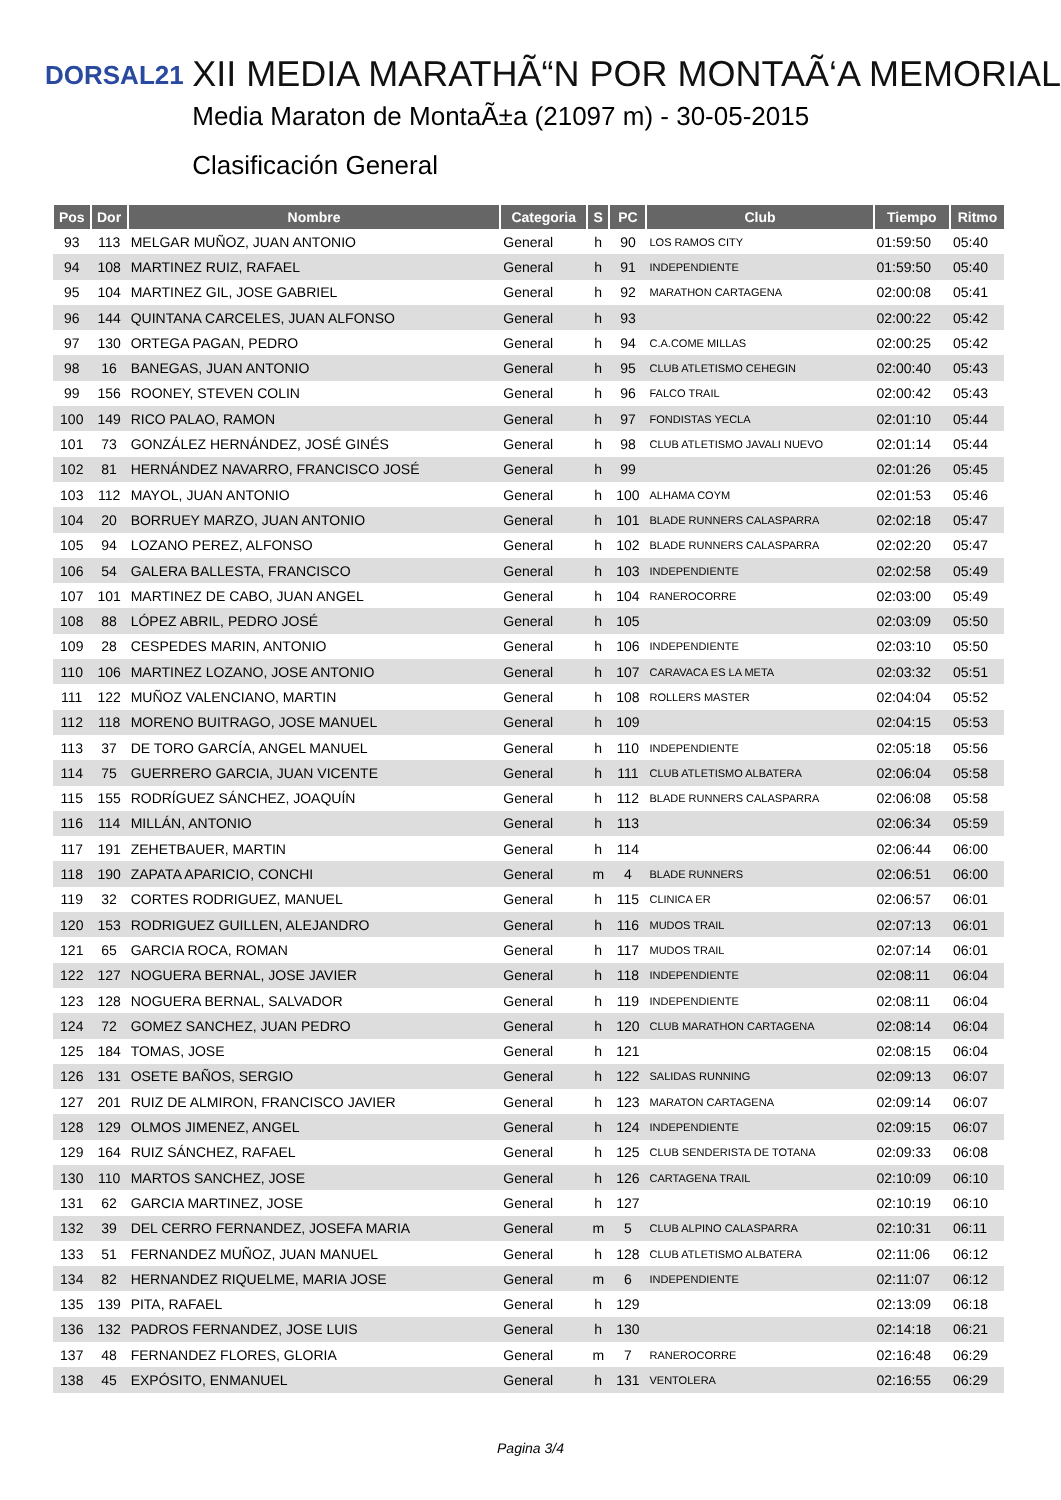DORSAL21
XII MEDIA MARATHÃ“N POR MONTAÃ‘A MEMORIAL
Media Maraton de MontaÃ±a (21097 m) - 30-05-2015
Clasificación General
| Pos | Dor | Nombre | Categoria | S | PC | Club | Tiempo | Ritmo |
| --- | --- | --- | --- | --- | --- | --- | --- | --- |
| 93 | 113 | MELGAR MUÑOZ, JUAN ANTONIO | General | h | 90 | LOS RAMOS CITY | 01:59:50 | 05:40 |
| 94 | 108 | MARTINEZ RUIZ, RAFAEL | General | h | 91 | INDEPENDIENTE | 01:59:50 | 05:40 |
| 95 | 104 | MARTINEZ GIL, JOSE GABRIEL | General | h | 92 | MARATHON CARTAGENA | 02:00:08 | 05:41 |
| 96 | 144 | QUINTANA CARCELES, JUAN ALFONSO | General | h | 93 | | 02:00:22 | 05:42 |
| 97 | 130 | ORTEGA PAGAN, PEDRO | General | h | 94 | C.A.COME MILLAS | 02:00:25 | 05:42 |
| 98 | 16 | BANEGAS, JUAN ANTONIO | General | h | 95 | CLUB ATLETISMO CEHEGIN | 02:00:40 | 05:43 |
| 99 | 156 | ROONEY, STEVEN COLIN | General | h | 96 | FALCO TRAIL | 02:00:42 | 05:43 |
| 100 | 149 | RICO PALAO, RAMON | General | h | 97 | FONDISTAS YECLA | 02:01:10 | 05:44 |
| 101 | 73 | GONZÁLEZ HERNÁNDEZ, JOSÉ GINÉS | General | h | 98 | CLUB ATLETISMO JAVALI NUEVO | 02:01:14 | 05:44 |
| 102 | 81 | HERNÁNDEZ NAVARRO, FRANCISCO JOSÉ | General | h | 99 | | 02:01:26 | 05:45 |
| 103 | 112 | MAYOL, JUAN ANTONIO | General | h | 100 | ALHAMA COYM | 02:01:53 | 05:46 |
| 104 | 20 | BORRUEY MARZO, JUAN ANTONIO | General | h | 101 | BLADE RUNNERS CALASPARRA | 02:02:18 | 05:47 |
| 105 | 94 | LOZANO PEREZ, ALFONSO | General | h | 102 | BLADE RUNNERS CALASPARRA | 02:02:20 | 05:47 |
| 106 | 54 | GALERA BALLESTA, FRANCISCO | General | h | 103 | INDEPENDIENTE | 02:02:58 | 05:49 |
| 107 | 101 | MARTINEZ DE CABO, JUAN ANGEL | General | h | 104 | RANEROCORRE | 02:03:00 | 05:49 |
| 108 | 88 | LÓPEZ ABRIL, PEDRO JOSÉ | General | h | 105 | | 02:03:09 | 05:50 |
| 109 | 28 | CESPEDES MARIN, ANTONIO | General | h | 106 | INDEPENDIENTE | 02:03:10 | 05:50 |
| 110 | 106 | MARTINEZ LOZANO, JOSE ANTONIO | General | h | 107 | CARAVACA ES LA META | 02:03:32 | 05:51 |
| 111 | 122 | MUÑOZ VALENCIANO, MARTIN | General | h | 108 | ROLLERS MASTER | 02:04:04 | 05:52 |
| 112 | 118 | MORENO BUITRAGO, JOSE MANUEL | General | h | 109 | | 02:04:15 | 05:53 |
| 113 | 37 | DE TORO GARCÍA, ANGEL MANUEL | General | h | 110 | INDEPENDIENTE | 02:05:18 | 05:56 |
| 114 | 75 | GUERRERO GARCIA, JUAN VICENTE | General | h | 111 | CLUB ATLETISMO ALBATERA | 02:06:04 | 05:58 |
| 115 | 155 | RODRÍGUEZ SÁNCHEZ, JOAQUÍN | General | h | 112 | BLADE RUNNERS CALASPARRA | 02:06:08 | 05:58 |
| 116 | 114 | MILLÁN, ANTONIO | General | h | 113 | | 02:06:34 | 05:59 |
| 117 | 191 | ZEHETBAUER, MARTIN | General | h | 114 | | 02:06:44 | 06:00 |
| 118 | 190 | ZAPATA APARICIO, CONCHI | General | m | 4 | BLADE RUNNERS | 02:06:51 | 06:00 |
| 119 | 32 | CORTES RODRIGUEZ, MANUEL | General | h | 115 | CLINICA ER | 02:06:57 | 06:01 |
| 120 | 153 | RODRIGUEZ GUILLEN, ALEJANDRO | General | h | 116 | MUDOS TRAIL | 02:07:13 | 06:01 |
| 121 | 65 | GARCIA ROCA, ROMAN | General | h | 117 | MUDOS TRAIL | 02:07:14 | 06:01 |
| 122 | 127 | NOGUERA BERNAL, JOSE JAVIER | General | h | 118 | INDEPENDIENTE | 02:08:11 | 06:04 |
| 123 | 128 | NOGUERA BERNAL, SALVADOR | General | h | 119 | INDEPENDIENTE | 02:08:11 | 06:04 |
| 124 | 72 | GOMEZ SANCHEZ, JUAN PEDRO | General | h | 120 | CLUB MARATHON CARTAGENA | 02:08:14 | 06:04 |
| 125 | 184 | TOMAS, JOSE | General | h | 121 | | 02:08:15 | 06:04 |
| 126 | 131 | OSETE BAÑOS, SERGIO | General | h | 122 | SALIDAS RUNNING | 02:09:13 | 06:07 |
| 127 | 201 | RUIZ DE ALMIRON, FRANCISCO JAVIER | General | h | 123 | MARATON CARTAGENA | 02:09:14 | 06:07 |
| 128 | 129 | OLMOS JIMENEZ, ANGEL | General | h | 124 | INDEPENDIENTE | 02:09:15 | 06:07 |
| 129 | 164 | RUIZ SÁNCHEZ, RAFAEL | General | h | 125 | CLUB SENDERISTA DE TOTANA | 02:09:33 | 06:08 |
| 130 | 110 | MARTOS SANCHEZ, JOSE | General | h | 126 | CARTAGENA TRAIL | 02:10:09 | 06:10 |
| 131 | 62 | GARCIA MARTINEZ, JOSE | General | h | 127 | | 02:10:19 | 06:10 |
| 132 | 39 | DEL CERRO FERNANDEZ, JOSEFA MARIA | General | m | 5 | CLUB ALPINO CALASPARRA | 02:10:31 | 06:11 |
| 133 | 51 | FERNANDEZ MUÑOZ, JUAN MANUEL | General | h | 128 | CLUB ATLETISMO ALBATERA | 02:11:06 | 06:12 |
| 134 | 82 | HERNANDEZ RIQUELME, MARIA JOSE | General | m | 6 | INDEPENDIENTE | 02:11:07 | 06:12 |
| 135 | 139 | PITA, RAFAEL | General | h | 129 | | 02:13:09 | 06:18 |
| 136 | 132 | PADROS FERNANDEZ, JOSE LUIS | General | h | 130 | | 02:14:18 | 06:21 |
| 137 | 48 | FERNANDEZ FLORES, GLORIA | General | m | 7 | RANEROCORRE | 02:16:48 | 06:29 |
| 138 | 45 | EXPÓSITO, ENMANUEL | General | h | 131 | VENTOLERA | 02:16:55 | 06:29 |
Pagina 3/4